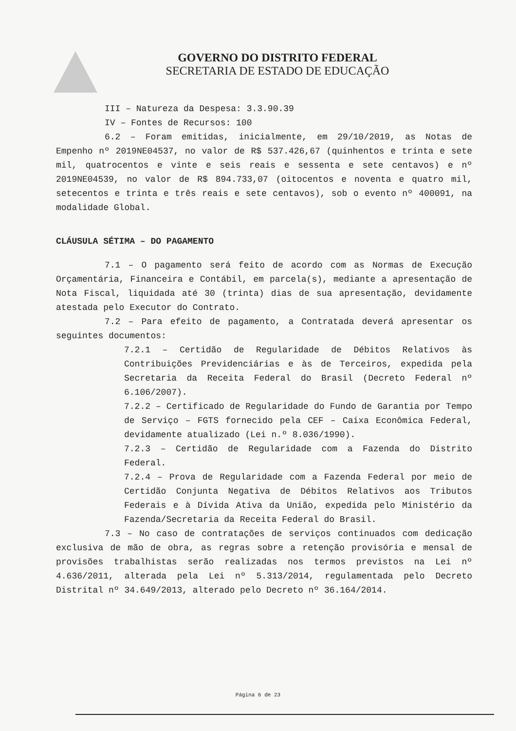GOVERNO DO DISTRITO FEDERAL
SECRETARIA DE ESTADO DE EDUCAÇÃO
III – Natureza da Despesa: 3.3.90.39
IV – Fontes de Recursos: 100
6.2 – Foram emitidas, inicialmente, em 29/10/2019, as Notas de Empenho nº 2019NE04537, no valor de R$ 537.426,67 (quinhentos e trinta e sete mil, quatrocentos e vinte e seis reais e sessenta e sete centavos) e nº 2019NE04539, no valor de R$ 894.733,07 (oitocentos e noventa e quatro mil, setecentos e trinta e três reais e sete centavos), sob o evento nº 400091, na modalidade Global.
CLÁUSULA SÉTIMA – DO PAGAMENTO
7.1 – O pagamento será feito de acordo com as Normas de Execução Orçamentária, Financeira e Contábil, em parcela(s), mediante a apresentação de Nota Fiscal, liquidada até 30 (trinta) dias de sua apresentação, devidamente atestada pelo Executor do Contrato.
7.2 – Para efeito de pagamento, a Contratada deverá apresentar os seguintes documentos:
7.2.1 – Certidão de Regularidade de Débitos Relativos às Contribuições Previdenciárias e às de Terceiros, expedida pela Secretaria da Receita Federal do Brasil (Decreto Federal nº 6.106/2007).
7.2.2 – Certificado de Regularidade do Fundo de Garantia por Tempo de Serviço – FGTS fornecido pela CEF – Caixa Econômica Federal, devidamente atualizado (Lei n.º 8.036/1990).
7.2.3 – Certidão de Regularidade com a Fazenda do Distrito Federal.
7.2.4 – Prova de Regularidade com a Fazenda Federal por meio de Certidão Conjunta Negativa de Débitos Relativos aos Tributos Federais e à Dívida Ativa da União, expedida pelo Ministério da Fazenda/Secretaria da Receita Federal do Brasil.
7.3 – No caso de contratações de serviços continuados com dedicação exclusiva de mão de obra, as regras sobre a retenção provisória e mensal de provisões trabalhistas serão realizadas nos termos previstos na Lei nº 4.636/2011, alterada pela Lei nº 5.313/2014, regulamentada pelo Decreto Distrital nº 34.649/2013, alterado pelo Decreto nº 36.164/2014.
Página 6 de 23